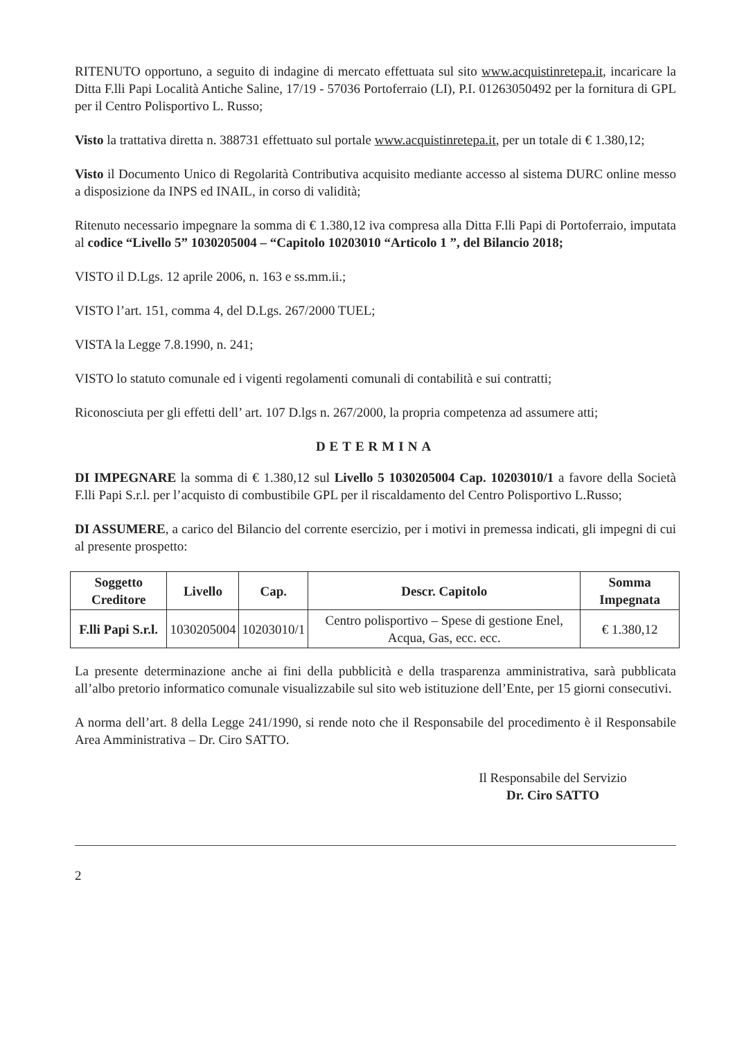RITENUTO opportuno, a seguito di indagine di mercato effettuata sul sito www.acquistinretepa.it, incaricare la Ditta F.lli Papi Località Antiche Saline, 17/19 - 57036 Portoferraio (LI), P.I. 01263050492 per la fornitura di GPL per il Centro Polisportivo L. Russo;
Visto la trattativa diretta n. 388731 effettuato sul portale www.acquistinretepa.it, per un totale di € 1.380,12;
Visto il Documento Unico di Regolarità Contributiva acquisito mediante accesso al sistema DURC online messo a disposizione da INPS ed INAIL, in corso di validità;
Ritenuto necessario impegnare la somma di € 1.380,12 iva compresa alla Ditta F.lli Papi di Portoferraio, imputata al codice “Livello 5” 1030205004 – “Capitolo 10203010 “Articolo 1 ”, del Bilancio 2018;
VISTO il D.Lgs. 12 aprile 2006, n. 163 e ss.mm.ii.;
VISTO l’art. 151, comma 4, del D.Lgs. 267/2000 TUEL;
VISTA la Legge 7.8.1990, n. 241;
VISTO lo statuto comunale ed i vigenti regolamenti comunali di contabilità e sui contratti;
Riconosciuta per gli effetti dell’ art. 107 D.lgs n. 267/2000, la propria competenza ad assumere atti;
DETERMINA
DI IMPEGNARE la somma di € 1.380,12 sul Livello 5 1030205004 Cap. 10203010/1 a favore della Società F.lli Papi S.r.l. per l’acquisto di combustibile GPL per il riscaldamento del Centro Polisportivo L.Russo;
DI ASSUMERE, a carico del Bilancio del corrente esercizio, per i motivi in premessa indicati, gli impegni di cui al presente prospetto:
| Soggetto Creditore | Livello | Cap. | Descr. Capitolo | Somma Impegnata |
| --- | --- | --- | --- | --- |
| F.lli Papi S.r.l. | 1030205004 | 10203010/1 | Centro polisportivo – Spese di gestione Enel, Acqua, Gas, ecc. ecc. | € 1.380,12 |
La presente determinazione anche ai fini della pubblicità e della trasparenza amministrativa, sarà pubblicata all’albo pretorio informatico comunale visualizzabile sul sito web istituzione dell’Ente, per 15 giorni consecutivi.
A norma dell’art. 8 della Legge 241/1990, si rende noto che il Responsabile del procedimento è il Responsabile Area Amministrativa – Dr. Ciro SATTO.
Il Responsabile del Servizio
Dr. Ciro SATTO
2